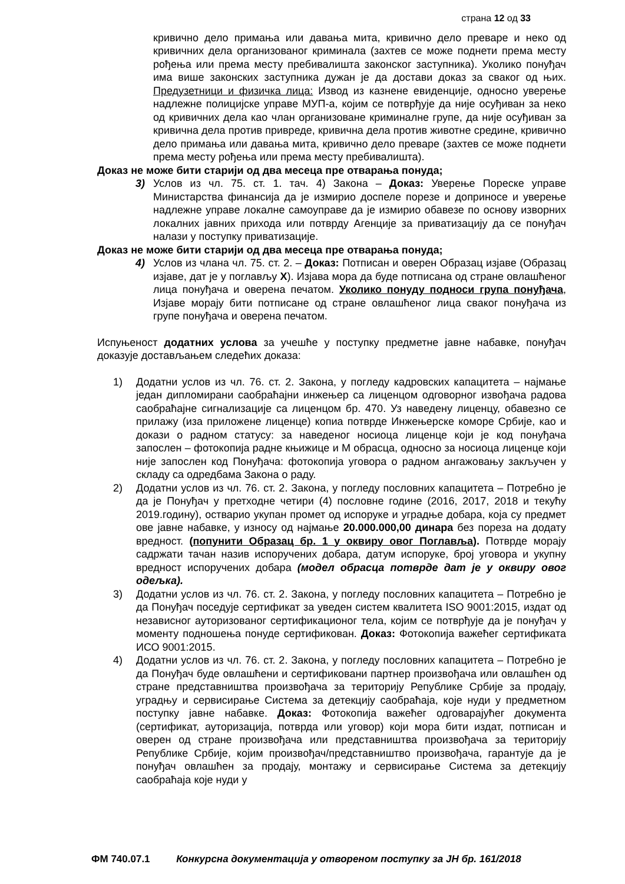страна 12 од 33
кривично дело примања или давања мита, кривично дело преваре и неко од кривичних дела организованог криминала (захтев се може поднети према месту рођења или према месту пребивалишта законског заступника). Уколико понуђач има више законских заступника дужан је да достави доказ за сваког од њих. Предузетници и физичка лица: Извод из казнене евиденције, односно уверење надлежне полицијске управе МУП-а, којим се потврђује да није осуђиван за неко од кривичних дела као члан организоване криминалне групе, да није осуђиван за кривична дела против привреде, кривична дела против животне средине, кривично дело примања или давања мита, кривично дело преваре (захтев се може поднети према месту рођења или према месту пребивалишта).
Доказ не може бити старији од два месеца пре отварања понуда;
3) Услов из чл. 75. ст. 1. тач. 4) Закона – Доказ: Уверење Пореске управе Министарства финансија да је измирио доспеле порезе и доприносе и уверење надлежне управе локалне самоуправе да је измирио обавезе по основу изворних локалних јавних прихода или потврду Агенције за приватизацију да се понуђач налази у поступку приватизације.
Доказ не може бити старији од два месеца пре отварања понуда;
4) Услов из члана чл. 75. ст. 2. – Доказ: Потписан и оверен Образац изјаве (Образац изјаве, дат је у поглављу X). Изјава мора да буде потписана од стране овлашћеног лица понуђача и оверена печатом. Уколико понуду подноси група понуђача, Изјаве морају бити потписане од стране овлашћеног лица сваког понуђача из групе понуђача и оверена печатом.
Испуњеност додатних услова за учешће у поступку предметне јавне набавке, понуђач доказује достављањем следећих доказа:
1) Додатни услов из чл. 76. ст. 2. Закона, у погледу кадровских капацитета – најмање један дипломирани саобраћајни инжењер са лиценцом одговорног извођача радова саобраћајне сигнализације са лиценцом бр. 470. Уз наведену лиценцу, обавезно се прилажу (иза приложене лиценце) копиа потврде Инжењерске коморе Србије, као и докази о радном статусу: за наведеног носиоца лиценце који је код понуђача запослен – фотокопија радне књижице и М обрасца, односно за носиоца лиценце који није запослен код Понуђача: фотокопија уговора о радном ангажовању закључен у складу са одредбама Закона о раду.
2) Додатни услов из чл. 76. ст. 2. Закона, у погледу пословних капацитета – Потребно је да је Понуђач у претходне четири (4) пословне године (2016, 2017, 2018 и текућу 2019.годину), остварио укупан промет од испоруке и уградње добара, која су предмет ове јавне набавке, у износу од најмање 20.000.000,00 динара без пореза на додату вредност. (попунити Образац бр. 1 у оквиру овог Поглавља). Потврде морају садржати тачан назив испоручених добара, датум испоруке, број уговора и укупну вредност испоручених добара (модел обрасца потврде дат је у оквиру овог одељка).
3) Додатни услов из чл. 76. ст. 2. Закона, у погледу пословних капацитета – Потребно је да Понуђач поседује сертификат за уведен систем квалитета ISO 9001:2015, издат од независног ауторизованог сертификационог тела, којим се потврђује да је понуђач у моменту подношења понуде сертификован. Доказ: Фотокопија важећег сертификата ИСО 9001:2015.
4) Додатни услов из чл. 76. ст. 2. Закона, у погледу пословних капацитета – Потребно је да Понуђач буде овлашћени и сертификовани партнер произвођача или овлашћен од стране представништва произвођача за територију Републике Србије за продају, уградњу и сервисирање Система за детекцију саобраћаја, које нуди у предметном поступку јавне набавке. Доказ: Фотокопија важећег одговарајућег документа (сертификат, ауторизација, потврда или уговор) који мора бити издат, потписан и оверен од стране произвођача или представништва произвођача за територију Републике Србије, којим произвођач/представништво произвођача, гарантује да је понуђач овлашћен за продају, монтажу и сервисирање Система за детекцију саобраћаја које нуди у
ФМ 740.07.1 Конкурсна документација у отвореном поступку за ЈН бр. 161/2018